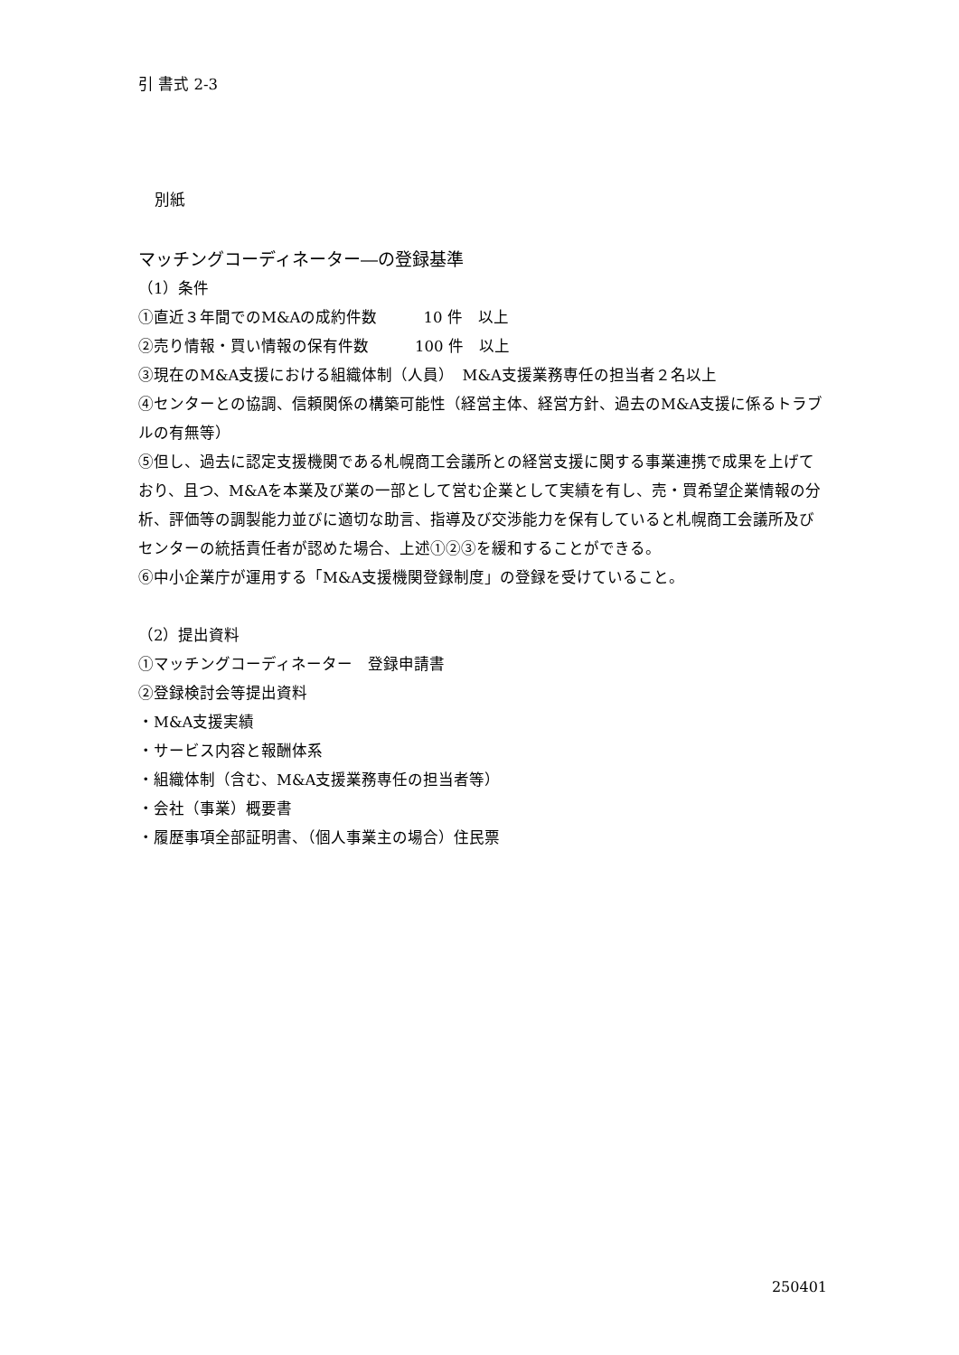引 書式 2-3
別紙
マッチングコーディネーター―の登録基準
（1）条件
①直近３年間でのM&Aの成約件数　　　10 件　以上
②売り情報・買い情報の保有件数　　　100 件　以上
③現在のM&A支援における組織体制（人員）　M&A支援業務専任の担当者２名以上
④センターとの協調、信頼関係の構築可能性（経営主体、経営方針、過去のM&A支援に係るトラブルの有無等）
⑤但し、過去に認定支援機関である札幌商工会議所との経営支援に関する事業連携で成果を上げており、且つ、M&Aを本業及び業の一部として営む企業として実績を有し、売・買希望企業情報の分析、評価等の調製能力並びに適切な助言、指導及び交渉能力を保有していると札幌商工会議所及びセンターの統括責任者が認めた場合、上述①②③を緩和することができる。
⑥中小企業庁が運用する「M&A支援機関登録制度」の登録を受けていること。
（2）提出資料
①マッチングコーディネーター　登録申請書
②登録検討会等提出資料
・M&A支援実績
・サービス内容と報酬体系
・組織体制（含む、M&A支援業務専任の担当者等）
・会社（事業）概要書
・履歴事項全部証明書、（個人事業主の場合）住民票
250401